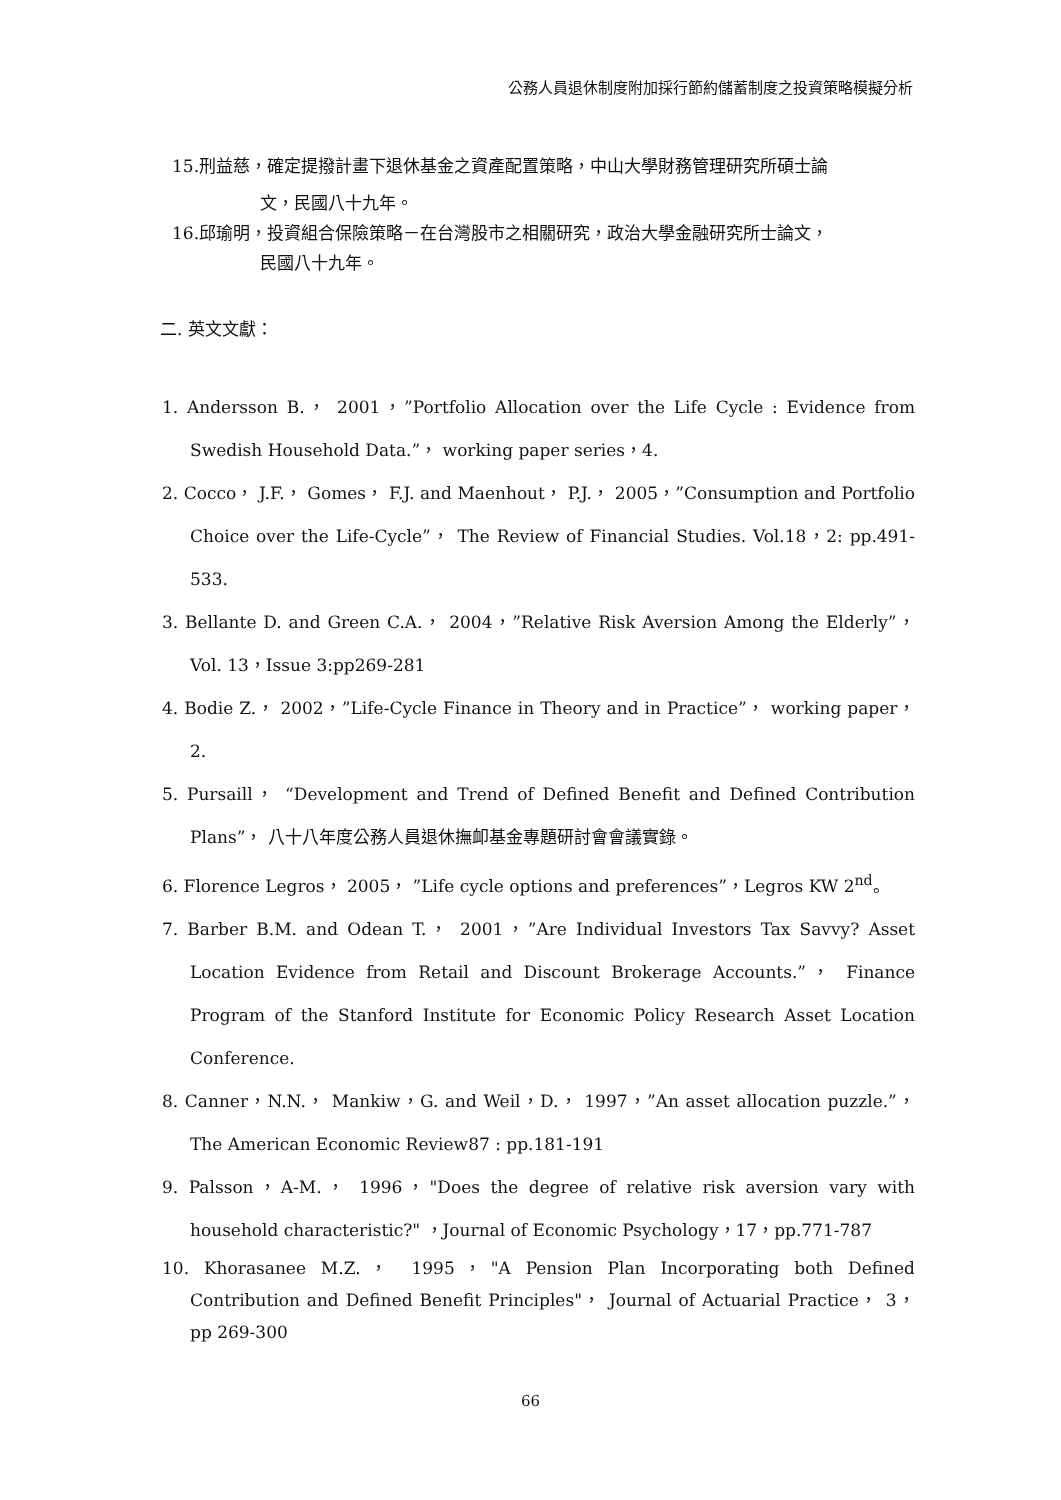公務人員退休制度附加採行節約儲蓄制度之投資策略模擬分析
15.刑益慈，確定提撥計畫下退休基金之資產配置策略，中山大學財務管理研究所碩士論
文，民國八十九年。
16.邱瑜明，投資組合保險策略－在台灣股市之相關研究，政治大學金融研究所士論文，
民國八十九年。
二. 英文文獻：
1. Andersson B.， 2001，”Portfolio Allocation over the Life Cycle : Evidence from Swedish Household Data.”， working paper series，4.
2. Cocco， J.F.， Gomes， F.J. and Maenhout， P.J.， 2005，”Consumption and Portfolio Choice over the Life-Cycle”， The Review of Financial Studies. Vol.18，2: pp.491-533.
3. Bellante D. and Green C.A.， 2004，”Relative Risk Aversion Among the Elderly”， Vol. 13，Issue 3:pp269-281
4. Bodie Z.， 2002，”Life-Cycle Finance in Theory and in Practice”， working paper，2.
5. Pursaill， “Development and Trend of Defined Benefit and Defined Contribution Plans”， 八十八年度公務人員退休撫卹基金專題研討會會議實錄。
6. Florence Legros， 2005， ”Life cycle options and preferences”，Legros KW 2<sup>nd</sup>。
7. Barber B.M. and Odean T.， 2001，”Are Individual Investors Tax Savvy? Asset Location Evidence from Retail and Discount Brokerage Accounts.”， Finance Program of the Stanford Institute for Economic Policy Research Asset Location Conference.
8. Canner，N.N.， Mankiw，G. and Weil，D.， 1997，”An asset allocation puzzle.”， The American Economic Review87 : pp.181-191
9. Palsson，A-M.， 1996，"Does the degree of relative risk aversion vary with household characteristic?" ，Journal of Economic Psychology，17，pp.771-787
10. Khorasanee M.Z.， 1995，"A Pension Plan Incorporating both Defined Contribution and Defined Benefit Principles"， Journal of Actuarial Practice， 3， pp 269-300
66